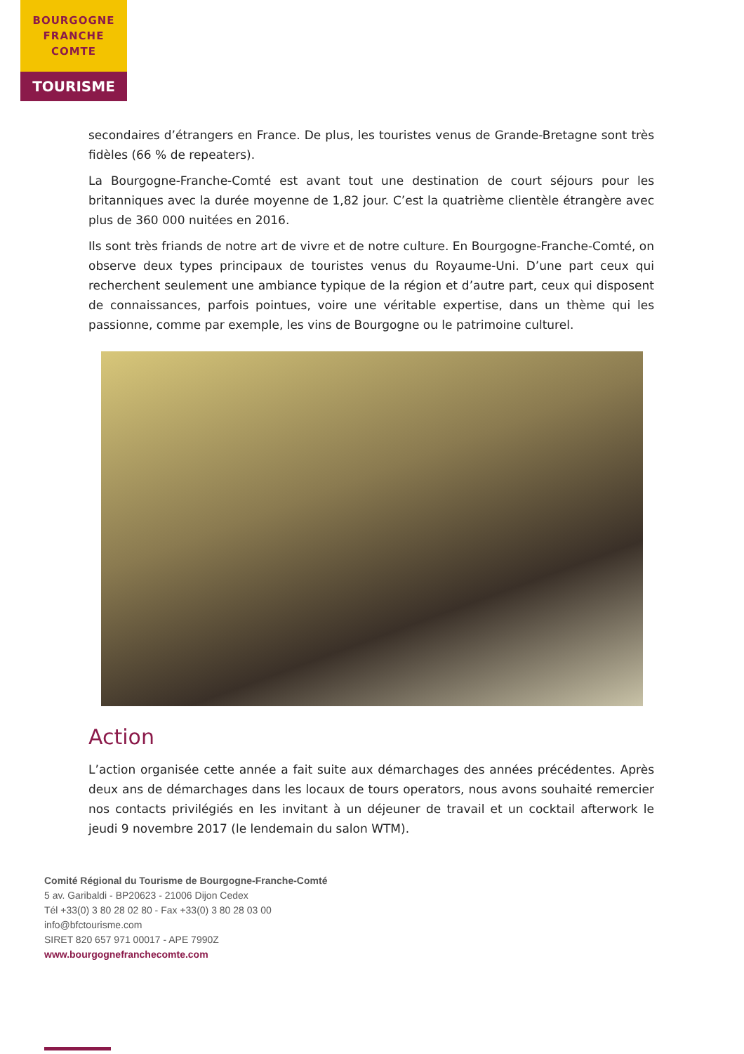BOURGOGNE
FRANCHE
COMTE
TOURISME
secondaires d’étrangers en France. De plus, les touristes venus de Grande-Bretagne sont très fidèles (66 % de repeaters).
La Bourgogne-Franche-Comté est avant tout une destination de court séjours pour les britanniques avec la durée moyenne de 1,82 jour. C’est la quatrième clientèle étrangère avec plus de 360 000 nuitées en 2016.
Ils sont très friands de notre art de vivre et de notre culture. En Bourgogne-Franche-Comté, on observe deux types principaux de touristes venus du Royaume-Uni. D’une part ceux qui recherchent seulement une ambiance typique de la région et d’autre part, ceux qui disposent de connaissances, parfois pointues, voire une véritable expertise, dans un thème qui les passionne, comme par exemple, les vins de Bourgogne ou le patrimoine culturel.
Action
L’action organisée cette année a fait suite aux démarchages des années précédentes. Après deux ans de démarchages dans les locaux de tours operators, nous avons souhaité remercier nos contacts privilégiés en les invitant à un déjeuner de travail et un cocktail afterwork le jeudi 9 novembre 2017 (le lendemain du salon WTM).
Comité Régional du Tourisme de Bourgogne-Franche-Comté
5 av. Garibaldi - BP20623 - 21006 Dijon Cedex
Tél +33(0) 3 80 28 02 80 - Fax +33(0) 3 80 28 03 00
info@bfctourisme.com
SIRET 820 657 971 00017 - APE 7990Z
www.bourgognefranchecomte.com